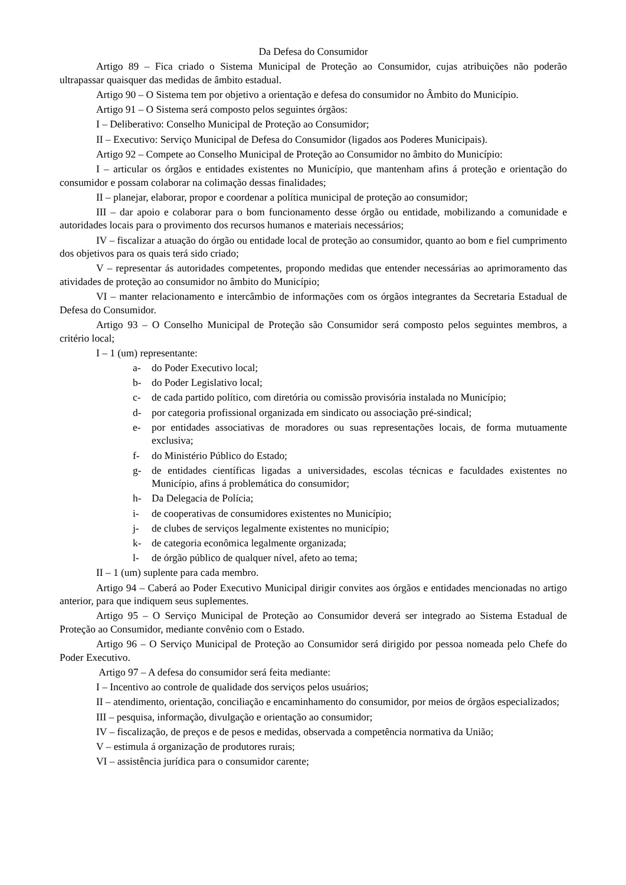Da Defesa do Consumidor
Artigo 89 – Fica criado o Sistema Municipal de Proteção ao Consumidor, cujas atribuições não poderão ultrapassar quaisquer das medidas de âmbito estadual.
Artigo 90 – O Sistema tem por objetivo a orientação e defesa do consumidor no Âmbito do Município.
Artigo 91 – O Sistema será composto pelos seguintes órgãos:
I – Deliberativo: Conselho Municipal de Proteção ao Consumidor;
II – Executivo: Serviço Municipal de Defesa do Consumidor (ligados aos Poderes Municipais).
Artigo 92 – Compete ao Conselho Municipal de Proteção ao Consumidor no âmbito do Município:
I – articular os órgãos e entidades existentes no Município, que mantenham afins á proteção e orientação do consumidor e possam colaborar na colimação dessas finalidades;
II – planejar, elaborar, propor e coordenar a política municipal de proteção ao consumidor;
III – dar apoio e colaborar para o bom funcionamento desse órgão ou entidade, mobilizando a comunidade e autoridades locais para o provimento dos recursos humanos e materiais necessários;
IV – fiscalizar a atuação do órgão ou entidade local de proteção ao consumidor, quanto ao bom e fiel cumprimento dos objetivos para os quais terá sido criado;
V – representar ás autoridades competentes, propondo medidas que entender necessárias ao aprimoramento das atividades de proteção ao consumidor no âmbito do Município;
VI – manter relacionamento e intercâmbio de informações com os órgãos integrantes da Secretaria Estadual de Defesa do Consumidor.
Artigo 93 – O Conselho Municipal de Proteção são Consumidor será composto pelos seguintes membros, a critério local;
I – 1 (um) representante:
a- do Poder Executivo local;
b- do Poder Legislativo local;
c- de cada partido político, com diretória ou comissão provisória instalada no Município;
d- por categoria profissional organizada em sindicato ou associação pré-sindical;
e- por entidades associativas de moradores ou suas representações locais, de forma mutuamente exclusiva;
f- do Ministério Público do Estado;
g- de entidades científicas ligadas a universidades, escolas técnicas e faculdades existentes no Município, afins á problemática do consumidor;
h- Da Delegacia de Polícia;
i- de cooperativas de consumidores existentes no Município;
j- de clubes de serviços legalmente existentes no município;
k- de categoria econômica legalmente organizada;
l- de órgão público de qualquer nível, afeto ao tema;
II – 1 (um) suplente para cada membro.
Artigo 94 – Caberá ao Poder Executivo Municipal dirigir convites aos órgãos e entidades mencionadas no artigo anterior, para que indiquem seus suplementes.
Artigo 95 – O Serviço Municipal de Proteção ao Consumidor deverá ser integrado ao Sistema Estadual de Proteção ao Consumidor, mediante convênio com o Estado.
Artigo 96 – O Serviço Municipal de Proteção ao Consumidor será dirigido por pessoa nomeada pelo Chefe do Poder Executivo.
Artigo 97 – A defesa do consumidor será feita mediante:
I – Incentivo ao controle de qualidade dos serviços pelos usuários;
II – atendimento, orientação, conciliação e encaminhamento do consumidor, por meios de órgãos especializados;
III – pesquisa, informação, divulgação e orientação ao consumidor;
IV – fiscalização, de preços e de pesos e medidas, observada a competência normativa da União;
V – estimula á organização de produtores rurais;
VI – assistência jurídica para o consumidor carente;